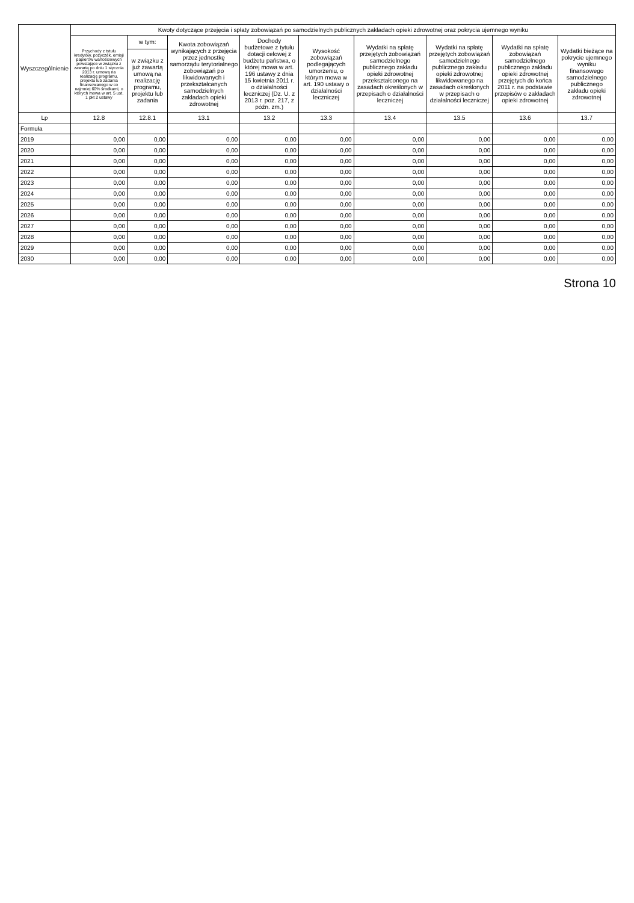| Wyszczególnienie | Kwoty dotyczące przejęcia i spłaty zobowiązań po samodzielnych publicznych zakładach opieki zdrowotnej oraz pokrycia ujemnego wyniku | | | | | | | | |
| --- | --- | --- | --- | --- | --- | --- | --- | --- | --- |
| | Przychody z tytułu kredytów, pożyczek, emisji papierów wartościowych powstające w związku z zawartą po dniu 1 stycznia 2013 r. umową na realizację programu, projektu lub zadania finansowanego w co najmniej 60% środkami, o których mowa w art. 5 ust. 1 pkt 2 ustawy | w tym: | Kwota zobowiązań wynikających z przejęcia przez jednostkę samorządu terytorialnego zobowiązań po likwidowanych i przekształcanych samodzielnych zakładach opieki zdrowotnej | Dochody budżetowe z tytułu dotacji celowej z budżetu państwa, o której mowa w art. 196 ustawy z dnia 15 kwietnia 2011 r. o działalności leczniczej (Dz. U. z 2013 r. poz. 217, z późn. zm.) | Wysokość zobowiązań podlegających umorzeniu, o którym mowa w art. 190 ustawy o działalności leczniczej | Wydatki na spłatę przejętych zobowiązań samodzielnego publicznego zakładu opieki zdrowotnej przekształconego na zasadach określonych w przepisach o działalności leczniczej | Wydatki na spłatę przejętych zobowiązań samodzielnego publicznego zakładu opieki zdrowotnej likwidowanego na zasadach określonych w przepisach o działalności leczniczej | Wydatki na spłatę zobowiązań samodzielnego publicznego zakładu opieki zdrowotnej przejętych do końca 2011 r. na podstawie przepisów o zakładach opieki zdrowotnej | Wydatki bieżące na pokrycie ujemnego wyniku finansowego samodzielnego publicznego zakładu opieki zdrowotnej |
| | | w związku z już zawartą umową na realizację programu, projektu lub zadania | | | | | | | |
| Lp | 12.8 | 12.8.1 | 13.1 | 13.2 | 13.3 | 13.4 | 13.5 | 13.6 | 13.7 |
| Formuła | | | | | | | | | |
| 2019 | 0,00 | 0,00 | 0,00 | 0,00 | 0,00 | 0,00 | 0,00 | 0,00 | 0,00 |
| 2020 | 0,00 | 0,00 | 0,00 | 0,00 | 0,00 | 0,00 | 0,00 | 0,00 | 0,00 |
| 2021 | 0,00 | 0,00 | 0,00 | 0,00 | 0,00 | 0,00 | 0,00 | 0,00 | 0,00 |
| 2022 | 0,00 | 0,00 | 0,00 | 0,00 | 0,00 | 0,00 | 0,00 | 0,00 | 0,00 |
| 2023 | 0,00 | 0,00 | 0,00 | 0,00 | 0,00 | 0,00 | 0,00 | 0,00 | 0,00 |
| 2024 | 0,00 | 0,00 | 0,00 | 0,00 | 0,00 | 0,00 | 0,00 | 0,00 | 0,00 |
| 2025 | 0,00 | 0,00 | 0,00 | 0,00 | 0,00 | 0,00 | 0,00 | 0,00 | 0,00 |
| 2026 | 0,00 | 0,00 | 0,00 | 0,00 | 0,00 | 0,00 | 0,00 | 0,00 | 0,00 |
| 2027 | 0,00 | 0,00 | 0,00 | 0,00 | 0,00 | 0,00 | 0,00 | 0,00 | 0,00 |
| 2028 | 0,00 | 0,00 | 0,00 | 0,00 | 0,00 | 0,00 | 0,00 | 0,00 | 0,00 |
| 2029 | 0,00 | 0,00 | 0,00 | 0,00 | 0,00 | 0,00 | 0,00 | 0,00 | 0,00 |
| 2030 | 0,00 | 0,00 | 0,00 | 0,00 | 0,00 | 0,00 | 0,00 | 0,00 | 0,00 |
Strona 10